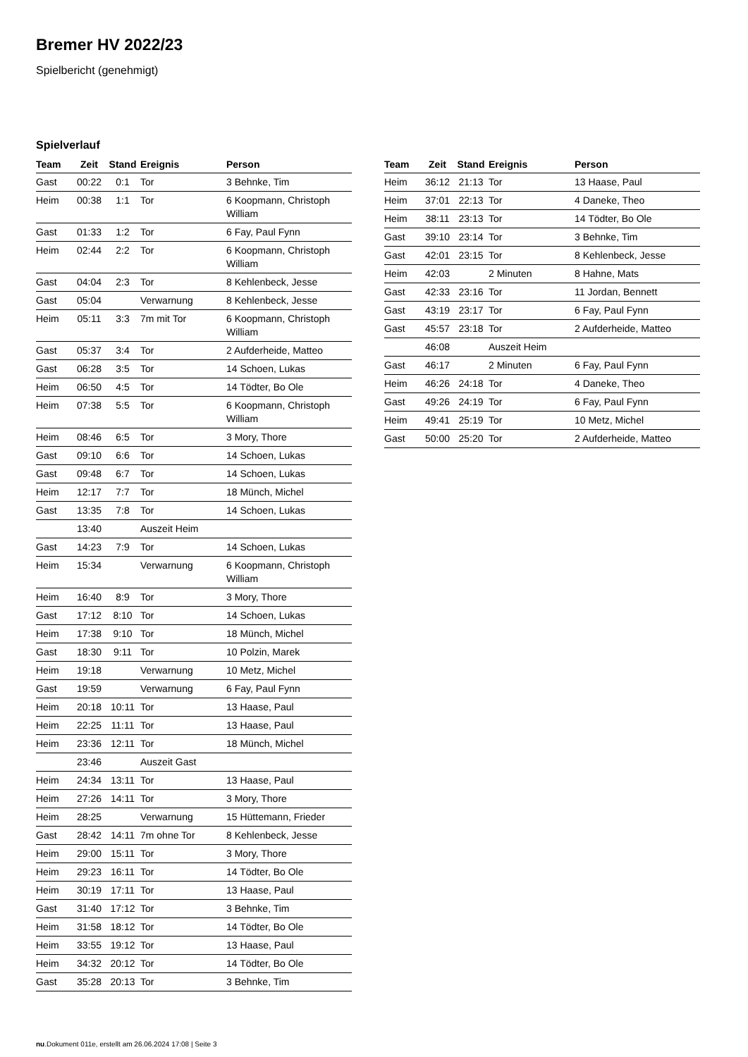Bremer HV 2022/23
Spielbericht (genehmigt)
Spielverlauf
| Team | Zeit | Stand | Ereignis | Person |
| --- | --- | --- | --- | --- |
| Gast | 00:22 | 0:1 | Tor | 3 Behnke, Tim |
| Heim | 00:38 | 1:1 | Tor | 6 Koopmann, Christoph William |
| Gast | 01:33 | 1:2 | Tor | 6 Fay, Paul Fynn |
| Heim | 02:44 | 2:2 | Tor | 6 Koopmann, Christoph William |
| Gast | 04:04 | 2:3 | Tor | 8 Kehlenbeck, Jesse |
| Gast | 05:04 | | Verwarnung | 8 Kehlenbeck, Jesse |
| Heim | 05:11 | 3:3 | 7m mit Tor | 6 Koopmann, Christoph William |
| Gast | 05:37 | 3:4 | Tor | 2 Aufderheide, Matteo |
| Gast | 06:28 | 3:5 | Tor | 14 Schoen, Lukas |
| Heim | 06:50 | 4:5 | Tor | 14 Tödter, Bo Ole |
| Heim | 07:38 | 5:5 | Tor | 6 Koopmann, Christoph William |
| Heim | 08:46 | 6:5 | Tor | 3 Mory, Thore |
| Gast | 09:10 | 6:6 | Tor | 14 Schoen, Lukas |
| Gast | 09:48 | 6:7 | Tor | 14 Schoen, Lukas |
| Heim | 12:17 | 7:7 | Tor | 18 Münch, Michel |
| Gast | 13:35 | 7:8 | Tor | 14 Schoen, Lukas |
| | 13:40 | | Auszeit Heim | |
| Gast | 14:23 | 7:9 | Tor | 14 Schoen, Lukas |
| Heim | 15:34 | | Verwarnung | 6 Koopmann, Christoph William |
| Heim | 16:40 | 8:9 | Tor | 3 Mory, Thore |
| Gast | 17:12 | 8:10 | Tor | 14 Schoen, Lukas |
| Heim | 17:38 | 9:10 | Tor | 18 Münch, Michel |
| Gast | 18:30 | 9:11 | Tor | 10 Polzin, Marek |
| Heim | 19:18 | | Verwarnung | 10 Metz, Michel |
| Gast | 19:59 | | Verwarnung | 6 Fay, Paul Fynn |
| Heim | 20:18 | 10:11 | Tor | 13 Haase, Paul |
| Heim | 22:25 | 11:11 | Tor | 13 Haase, Paul |
| Heim | 23:36 | 12:11 | Tor | 18 Münch, Michel |
| | 23:46 | | Auszeit Gast | |
| Heim | 24:34 | 13:11 | Tor | 13 Haase, Paul |
| Heim | 27:26 | 14:11 | Tor | 3 Mory, Thore |
| Heim | 28:25 | | Verwarnung | 15 Hüttemann, Frieder |
| Gast | 28:42 | 14:11 | 7m ohne Tor | 8 Kehlenbeck, Jesse |
| Heim | 29:00 | 15:11 | Tor | 3 Mory, Thore |
| Heim | 29:23 | 16:11 | Tor | 14 Tödter, Bo Ole |
| Heim | 30:19 | 17:11 | Tor | 13 Haase, Paul |
| Gast | 31:40 | 17:12 | Tor | 3 Behnke, Tim |
| Heim | 31:58 | 18:12 | Tor | 14 Tödter, Bo Ole |
| Heim | 33:55 | 19:12 | Tor | 13 Haase, Paul |
| Heim | 34:32 | 20:12 | Tor | 14 Tödter, Bo Ole |
| Gast | 35:28 | 20:13 | Tor | 3 Behnke, Tim |
| Team | Zeit | Stand | Ereignis | Person |
| --- | --- | --- | --- | --- |
| Heim | 36:12 | 21:13 | Tor | 13 Haase, Paul |
| Heim | 37:01 | 22:13 | Tor | 4 Daneke, Theo |
| Heim | 38:11 | 23:13 | Tor | 14 Tödter, Bo Ole |
| Gast | 39:10 | 23:14 | Tor | 3 Behnke, Tim |
| Gast | 42:01 | 23:15 | Tor | 8 Kehlenbeck, Jesse |
| Heim | 42:03 | | 2 Minuten | 8 Hahne, Mats |
| Gast | 42:33 | 23:16 | Tor | 11 Jordan, Bennett |
| Gast | 43:19 | 23:17 | Tor | 6 Fay, Paul Fynn |
| Gast | 45:57 | 23:18 | Tor | 2 Aufderheide, Matteo |
| | 46:08 | | Auszeit Heim | |
| Gast | 46:17 | | 2 Minuten | 6 Fay, Paul Fynn |
| Heim | 46:26 | 24:18 | Tor | 4 Daneke, Theo |
| Gast | 49:26 | 24:19 | Tor | 6 Fay, Paul Fynn |
| Heim | 49:41 | 25:19 | Tor | 10 Metz, Michel |
| Gast | 50:00 | 25:20 | Tor | 2 Aufderheide, Matteo |
nu.Dokument 011e, erstellt am 26.06.2024 17:08 | Seite 3